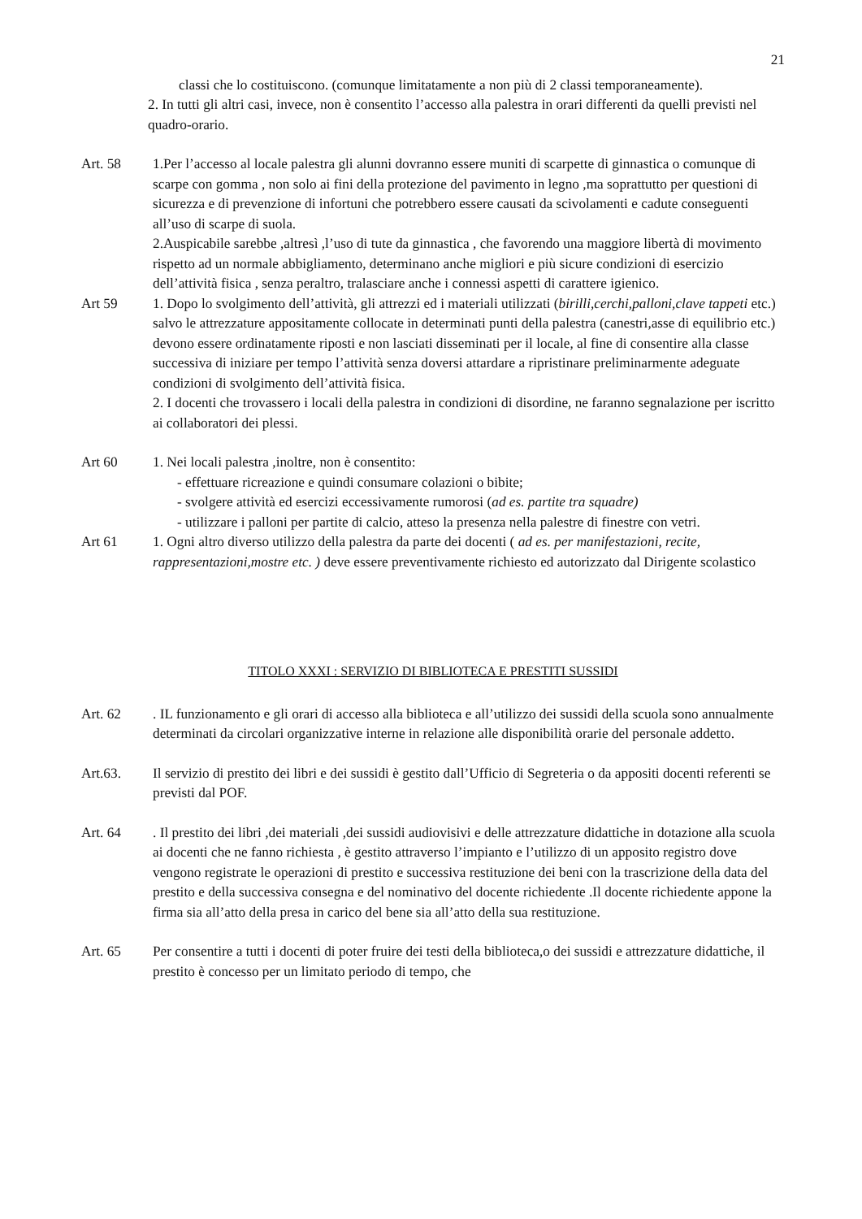21
classi che lo costituiscono. (comunque limitatamente a non più di 2 classi temporaneamente).
2. In tutti gli altri casi, invece, non è consentito l’accesso alla palestra in orari differenti da quelli previsti nel quadro-orario.
Art. 58 1.Per l’accesso al locale palestra gli alunni dovranno essere muniti di scarpette di ginnastica o comunque di scarpe con gomma , non solo ai fini della protezione del pavimento in legno ,ma soprattutto per questioni di sicurezza e di prevenzione di infortuni che potrebbero essere causati da scivolamenti e cadute conseguenti all’uso di scarpe di suola.
2.Auspicabile sarebbe ,altresì ,l’uso di tute da ginnastica , che favorendo una maggiore libertà di movimento rispetto ad un normale abbigliamento, determinano anche migliori e più sicure condizioni di esercizio dell’attività fisica , senza peraltro, tralasciare anche i connessi aspetti di carattere igienico.
Art 59 1. Dopo lo svolgimento dell’attività, gli attrezzi ed i materiali utilizzati (birilli,cerchi,palloni,clave tappeti etc.) salvo le attrezzature appositamente collocate in determinati punti della palestra (canestri,asse di equilibrio etc.) devono essere ordinatamente riposti e non lasciati disseminati per il locale, al fine di consentire alla classe successiva di iniziare per tempo l’attività senza doversi attardare a ripristinare preliminarmente adeguate condizioni di svolgimento dell’attività fisica.
2. I docenti che trovassero i locali della palestra in condizioni di disordine, ne faranno segnalazione per iscritto ai collaboratori dei plessi.
Art 60 1. Nei locali palestra ,inoltre, non è consentito:
- effettuare ricreazione e quindi consumare colazioni o bibite;
- svolgere attività ed esercizi eccessivamente rumorosi (ad es. partite tra squadre)
- utilizzare i palloni per partite di calcio, atteso la presenza nella palestre di finestre con vetri.
Art 61 1. Ogni altro diverso utilizzo della palestra da parte dei docenti ( ad es. per manifestazioni, recite, rappresentazioni,mostre etc. ) deve essere preventivamente richiesto ed autorizzato dal Dirigente scolastico
TITOLO XXXI : SERVIZIO DI BIBLIOTECA E PRESTITI SUSSIDI
Art. 62 . IL funzionamento e gli orari di accesso alla biblioteca e all’utilizzo dei sussidi della scuola sono annualmente determinati da circolari organizzative interne in relazione alle disponibilità orarie del personale addetto.
Art.63. Il servizio di prestito dei libri e dei sussidi è gestito dall’Ufficio di Segreteria o da appositi docenti referenti se previsti dal POF.
Art. 64 . Il prestito dei libri ,dei materiali ,dei sussidi audiovisivi e delle attrezzature didattiche in dotazione alla scuola ai docenti che ne fanno richiesta , è gestito attraverso l’impianto e l’utilizzo di un apposito registro dove vengono registrate le operazioni di prestito e successiva restituzione dei beni con la trascrizione della data del prestito e della successiva consegna e del nominativo del docente richiedente .Il docente richiedente appone la firma sia all’atto della presa in carico del bene sia all’atto della sua restituzione.
Art. 65 Per consentire a tutti i docenti di poter fruire dei testi della biblioteca,o dei sussidi e attrezzature didattiche, il prestito è concesso per un limitato periodo di tempo, che